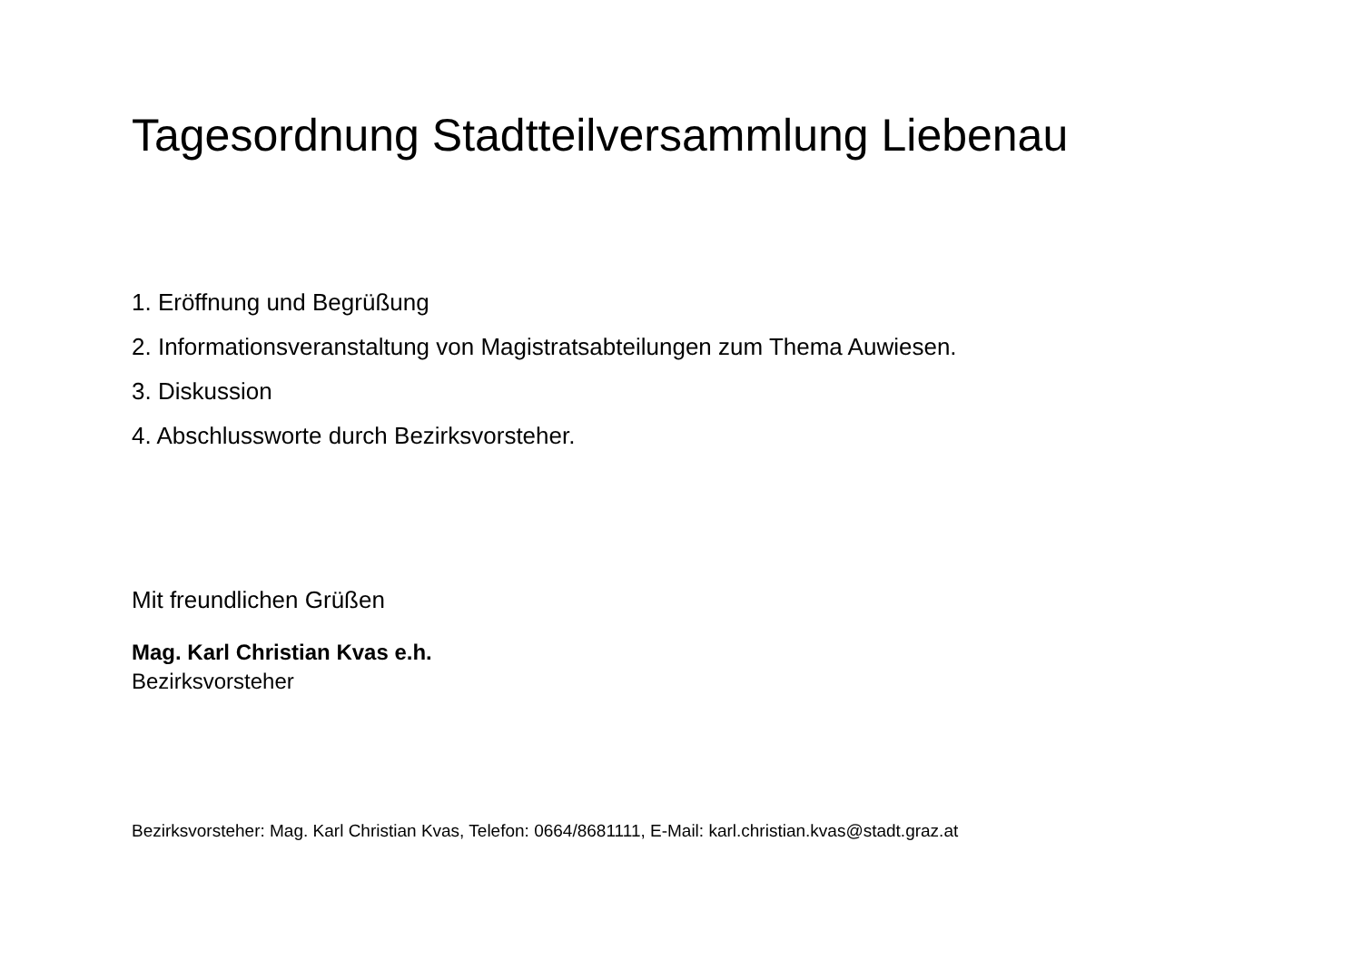Tagesordnung Stadtteilversammlung Liebenau
1. Eröffnung und Begrüßung
2. Informationsveranstaltung von Magistratsabteilungen zum Thema Auwiesen.
3. Diskussion
4. Abschlussworte durch Bezirksvorsteher.
Mit freundlichen Grüßen
Mag. Karl Christian Kvas e.h.
Bezirksvorsteher
Bezirksvorsteher: Mag. Karl Christian Kvas, Telefon: 0664/8681111, E-Mail: karl.christian.kvas@stadt.graz.at